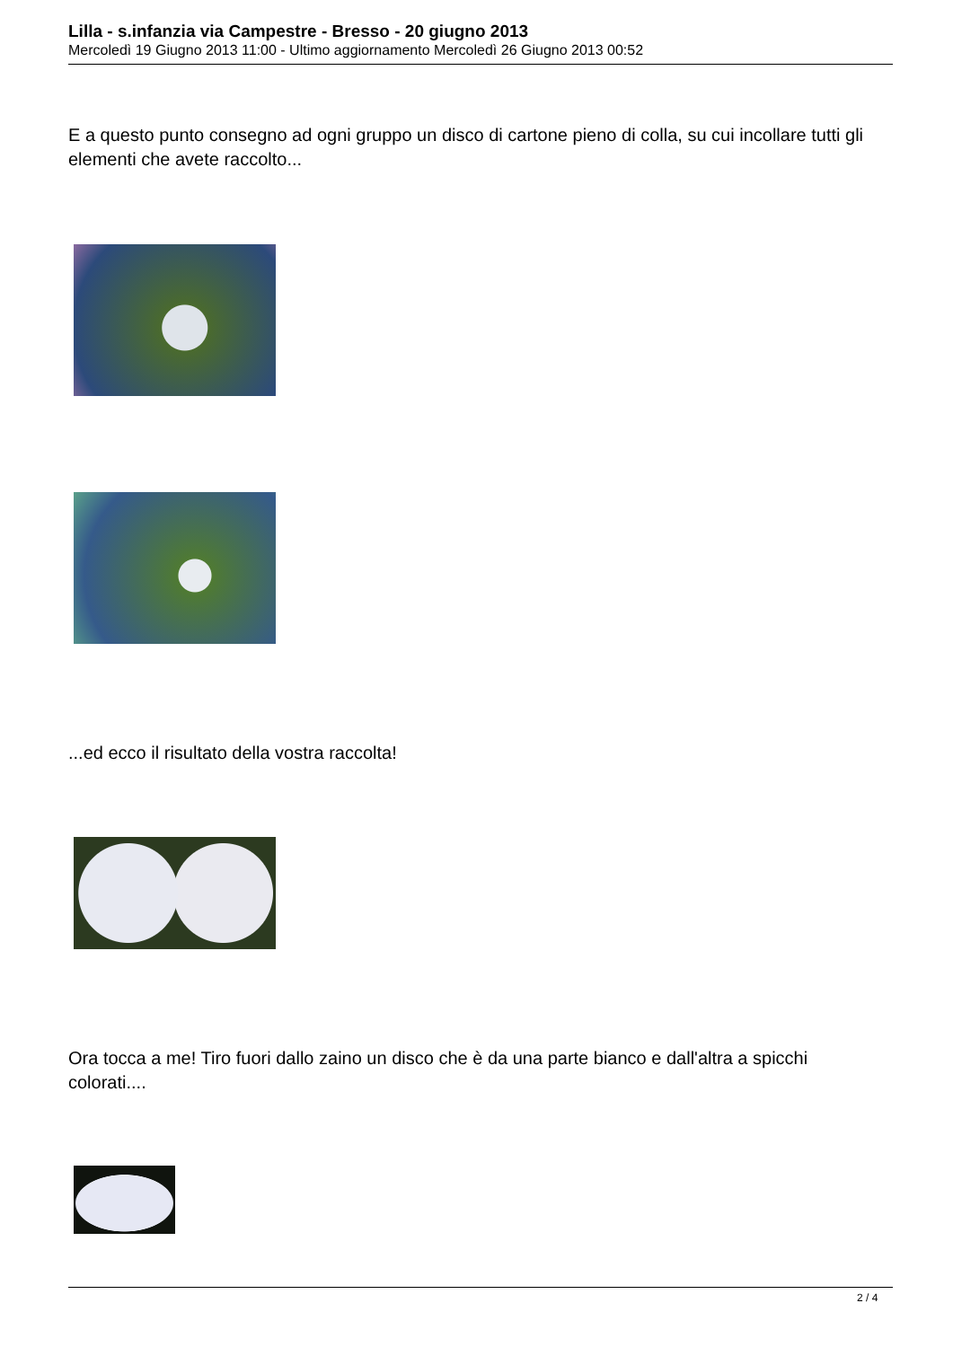Lilla - s.infanzia via Campestre - Bresso - 20 giugno 2013
Mercoledì 19 Giugno 2013 11:00 - Ultimo aggiornamento Mercoledì 26 Giugno 2013 00:52
E a questo punto consegno ad ogni gruppo un disco di cartone pieno di colla, su cui incollare tutti gli elementi che avete raccolto...
...ed ecco il risultato della vostra raccolta!
Ora tocca a me! Tiro fuori dallo zaino un disco che è da una parte bianco e dall'altra a spicchi colorati....
2 / 4